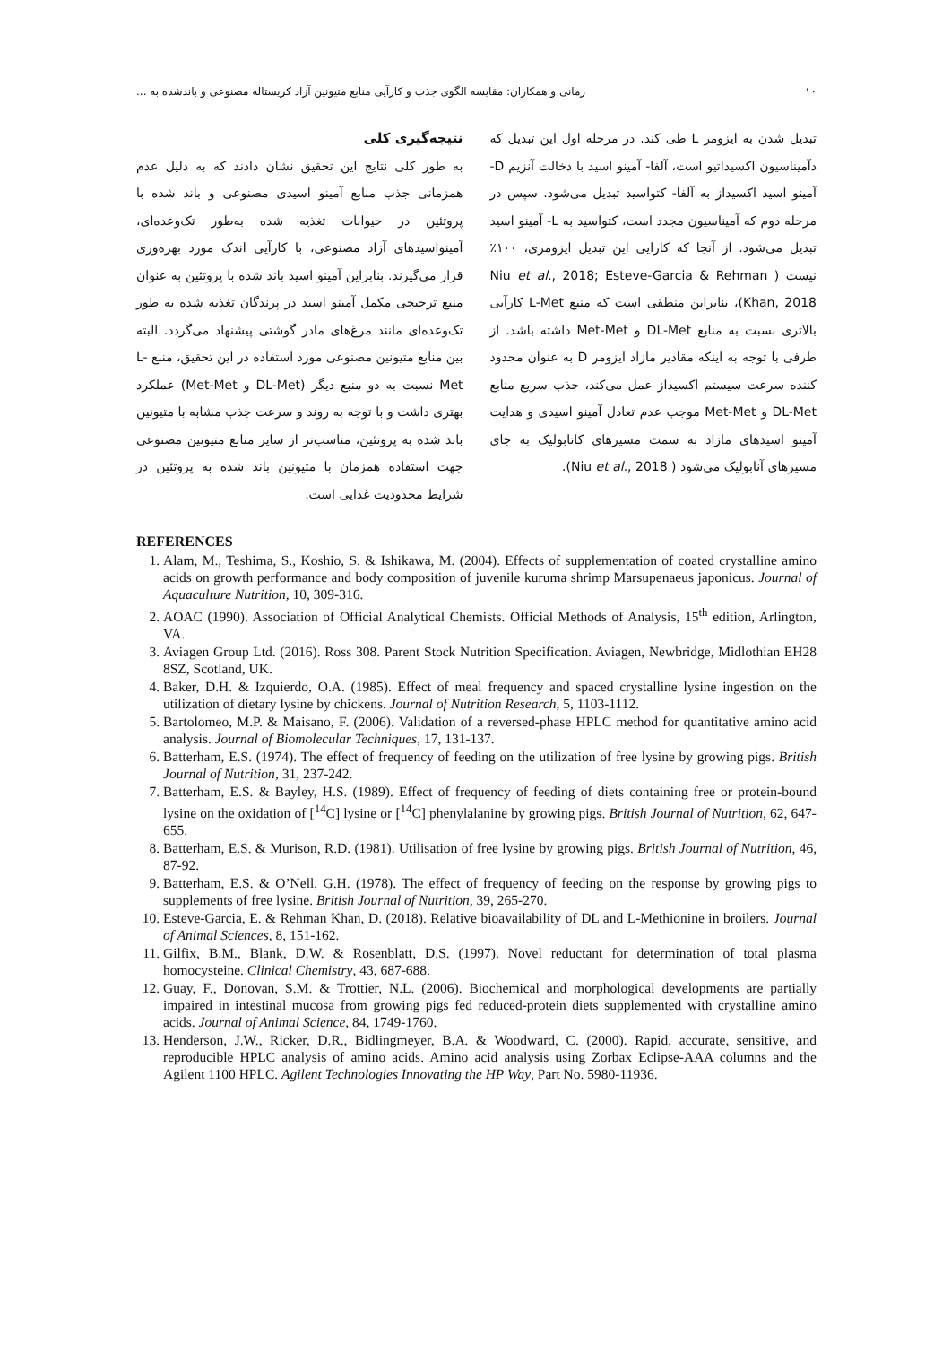۱۰ زمانی و همکاران: مقایسه الگوی جذب و کارآیی منابع متیونین آزاد کریستاله مصنوعی و باندشده به ...
تبدیل شدن به ایزومر L طی کند. در مرحله اول این تبدیل که دآمیناسیون اکسیداتیو است، آلفا- آمینو اسید با دخالت آنزیم D- آمینو اسید اکسیداز به آلفا- کتواسید تبدیل می‌شود. سپس در مرحله دوم که آمیناسیون مجدد است، کتواسید به L- آمینو اسید تبدیل می‌شود. از آنجا که کارایی این تبدیل ایزومری، ۱۰۰٪ نیست ( Niu et al., 2018; Esteve-Garcia & Rehman Khan, 2018)، بنابراین منطقی است که منبع L-Met کارآیی بالاتری نسبت به منابع DL-Met و Met-Met داشته باشد. از طرفی با توجه به اینکه مقادیر مازاد ایزومر D به عنوان محدود کننده سرعت سیستم اکسیداز عمل می‌کند، جذب سریع منابع DL-Met و Met-Met موجب عدم تعادل آمینو اسیدی و هدایت آمینو اسیدهای مازاد به سمت مسیرهای کاتابولیک به جای مسیرهای آنابولیک می‌شود ( Niu et al., 2018).
نتیجه‌گیری کلی
به طور کلی نتایج این تحقیق نشان دادند که به دلیل عدم همزمانی جذب منابع آمینو اسیدی مصنوعی و باند شده با پروتئین در حیوانات تغذیه شده به‌طور تک‌وعده‌ای، آمینواسیدهای آزاد مصنوعی، با کارآیی اندک مورد بهره‌وری قرار می‌گیرند. بنابراین آمینو اسید باند شده با پروتئین به عنوان منبع ترجیحی مکمل آمینو اسید در پرندگان تغذیه شده به طور تک‌وعده‌ای مانند مرغ‌های مادر گوشتی پیشنهاد می‌گردد. البته بین منابع متیونین مصنوعی مورد استفاده در این تحقیق، منبع L-Met نسبت به دو منبع دیگر (DL-Met و Met-Met) عملکرد بهتری داشت و با توجه به روند و سرعت جذب مشابه با متیونین باند شده به پروتئین، مناسب‌تر از سایر منابع متیونین مصنوعی جهت استفاده همزمان با متیونین باند شده به پروتئین در شرایط محدودیت غذایی است.
REFERENCES
1. Alam, M., Teshima, S., Koshio, S. & Ishikawa, M. (2004). Effects of supplementation of coated crystalline amino acids on growth performance and body composition of juvenile kuruma shrimp Marsupenaeus japonicus. Journal of Aquaculture Nutrition, 10, 309-316.
2. AOAC (1990). Association of Official Analytical Chemists. Official Methods of Analysis, 15<sup>th</sup> edition, Arlington, VA.
3. Aviagen Group Ltd. (2016). Ross 308. Parent Stock Nutrition Specification. Aviagen, Newbridge, Midlothian EH28 8SZ, Scotland, UK.
4. Baker, D.H. & Izquierdo, O.A. (1985). Effect of meal frequency and spaced crystalline lysine ingestion on the utilization of dietary lysine by chickens. Journal of Nutrition Research, 5, 1103-1112.
5. Bartolomeo, M.P. & Maisano, F. (2006). Validation of a reversed-phase HPLC method for quantitative amino acid analysis. Journal of Biomolecular Techniques, 17, 131-137.
6. Batterham, E.S. (1974). The effect of frequency of feeding on the utilization of free lysine by growing pigs. British Journal of Nutrition, 31, 237-242.
7. Batterham, E.S. & Bayley, H.S. (1989). Effect of frequency of feeding of diets containing free or protein-bound lysine on the oxidation of [<sup>14</sup>C] lysine or [<sup>14</sup>C] phenylalanine by growing pigs. British Journal of Nutrition, 62, 647-655.
8. Batterham, E.S. & Murison, R.D. (1981). Utilisation of free lysine by growing pigs. British Journal of Nutrition, 46, 87-92.
9. Batterham, E.S. & O’Nell, G.H. (1978). The effect of frequency of feeding on the response by growing pigs to supplements of free lysine. British Journal of Nutrition, 39, 265-270.
10. Esteve-Garcia, E. & Rehman Khan, D. (2018). Relative bioavailability of DL and L-Methionine in broilers. Journal of Animal Sciences, 8, 151-162.
11. Gilfix, B.M., Blank, D.W. & Rosenblatt, D.S. (1997). Novel reductant for determination of total plasma homocysteine. Clinical Chemistry, 43, 687-688.
12. Guay, F., Donovan, S.M. & Trottier, N.L. (2006). Biochemical and morphological developments are partially impaired in intestinal mucosa from growing pigs fed reduced-protein diets supplemented with crystalline amino acids. Journal of Animal Science, 84, 1749-1760.
13. Henderson, J.W., Ricker, D.R., Bidlingmeyer, B.A. & Woodward, C. (2000). Rapid, accurate, sensitive, and reproducible HPLC analysis of amino acids. Amino acid analysis using Zorbax Eclipse-AAA columns and the Agilent 1100 HPLC. Agilent Technologies Innovating the HP Way, Part No. 5980-11936.